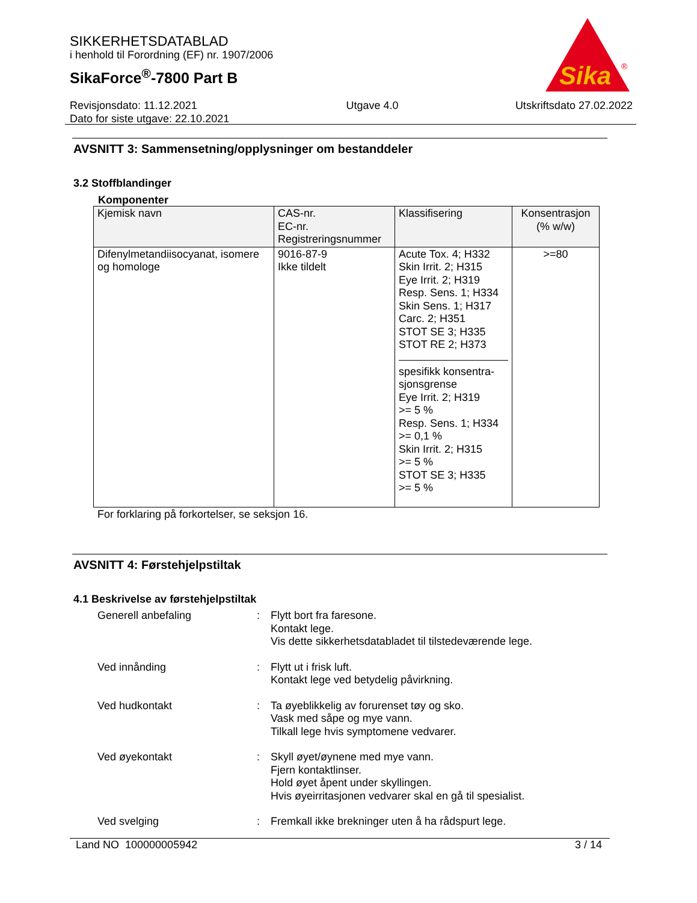SIKKERHETSDATABLAD
i henhold til Forordning (EF) nr. 1907/2006
SikaForce<sup>®</sup>-7800 Part B
Sika
®
Revisjonsdato: 11.12.2021
Dato for siste utgave: 22.10.2021
Utgave 4.0 Utskriftsdato 27.02.2022
AVSNITT 3: Sammensetning/opplysninger om bestanddeler
3.2 Stoffblandinger
Komponenter
| Kjemisk navn | CAS-nr. EC-nr. Registreringsnummer | Klassifisering | Konsentrasjon (% w/w) |
| --- | --- | --- | --- |
| Difenylmetandiisocyanat, isomere og homologe | 9016-87-9 Ikke tildelt | Acute Tox. 4; H332 Skin Irrit. 2; H315 Eye Irrit. 2; H319 Resp. Sens. 1; H334 Skin Sens. 1; H317 Carc. 2; H351 STOT SE 3; H335 STOT RE 2; H373 spesifikk konsentra-sjonsgrense Eye Irrit. 2; H319 >= 5 % Resp. Sens. 1; H334 >= 0,1 % Skin Irrit. 2; H315 >= 5 % STOT SE 3; H335 >= 5 % | >=80 |
For forklaring på forkortelser, se seksjon 16.
AVSNITT 4: Førstehjelpstiltak
4.1 Beskrivelse av førstehjelpstiltak
Generell anbefaling : Flytt bort fra faresone.
Kontakt lege.
Vis dette sikkerhetsdatabladet til tilstedeværende lege.
Ved innånding : Flytt ut i frisk luft.
Kontakt lege ved betydelig påvirkning.
Ved hudkontakt : Ta øyeblikkelig av forurenset tøy og sko.
Vask med såpe og mye vann.
Tilkall lege hvis symptomene vedvarer.
Ved øyekontakt : Skyll øyet/øynene med mye vann.
Fjern kontaktlinser.
Hold øyet åpent under skyllingen.
Hvis øyeirritasjonen vedvarer skal en gå til spesialist.
Ved svelging : Fremkall ikke brekninger uten å ha rådspurt lege.
Land NO 100000005942 3 / 14